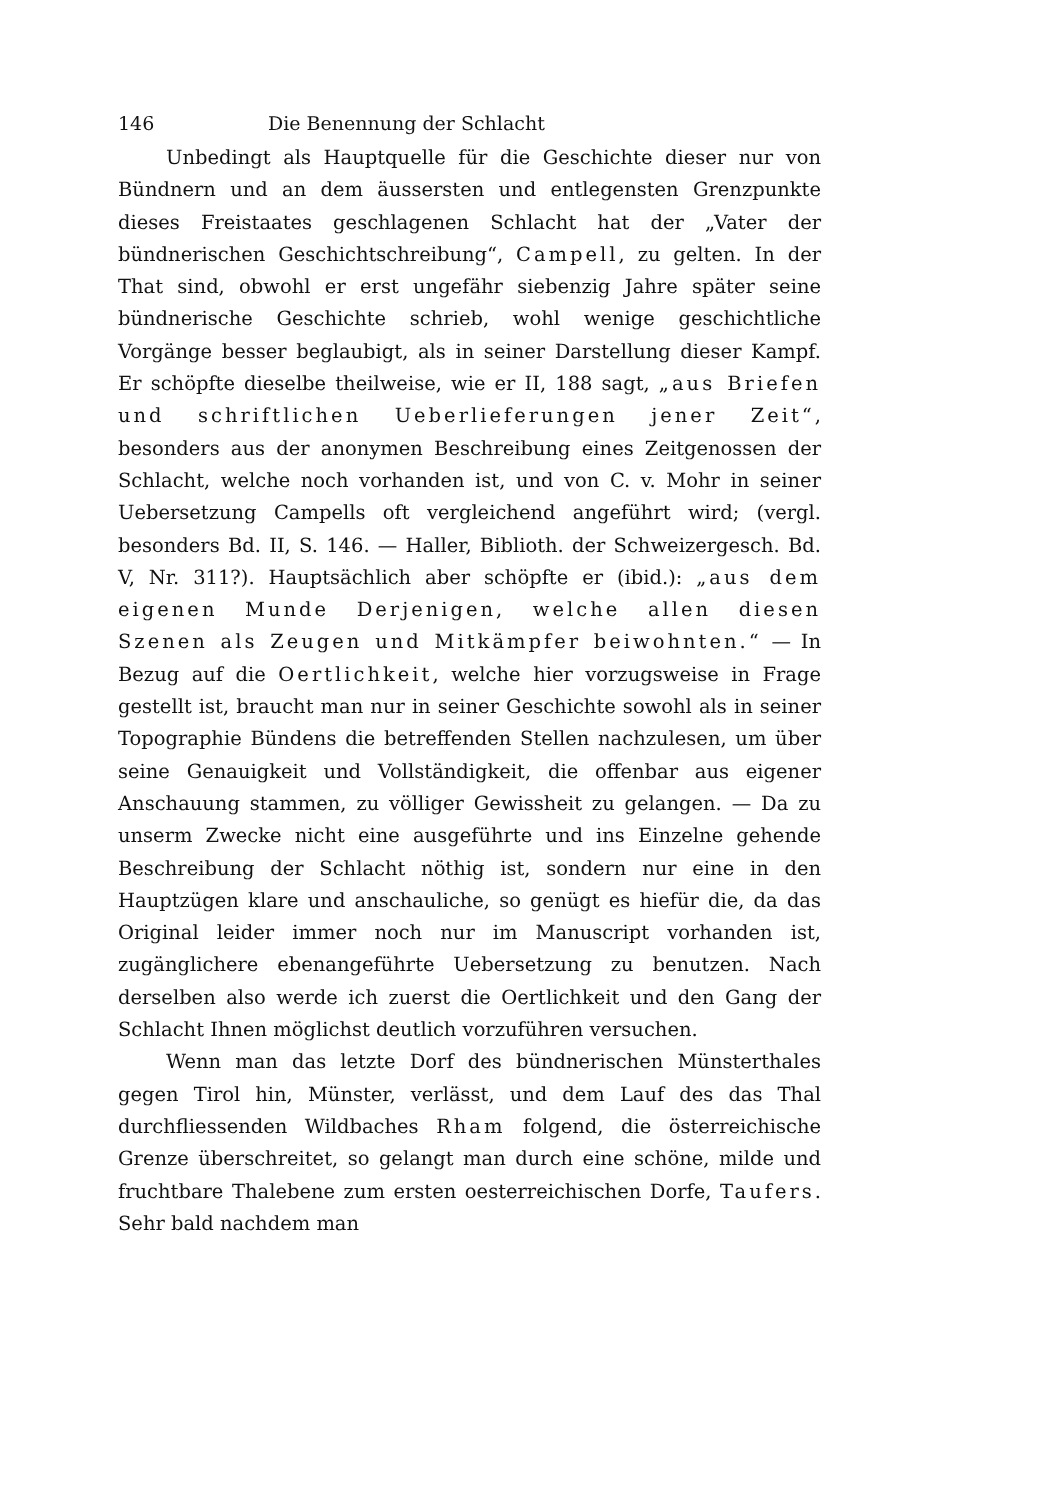146 Die Benennung der Schlacht
Unbedingt als Hauptquelle für die Geschichte dieser nur von Bündnern und an dem äussersten und entlegensten Grenzpunkte dieses Freistaates geschlagenen Schlacht hat der „Vater der bündnerischen Geschichtschreibung“, Campell, zu gelten. In der That sind, obwohl er erst ungefähr siebenzig Jahre später seine bündnerische Geschichte schrieb, wohl wenige geschichtliche Vorgänge besser beglaubigt, als in seiner Darstellung dieser Kampf. Er schöpfte dieselbe theilweise, wie er II, 188 sagt, „aus Briefen und schriftlichen Ueberlieferungen jener Zeit“, besonders aus der anonymen Beschreibung eines Zeitgenossen der Schlacht, welche noch vorhanden ist, und von C. v. Mohr in seiner Uebersetzung Campells oft vergleichend angeführt wird; (vergl. besonders Bd. II, S. 146. — Haller, Biblioth. der Schweizergesch. Bd. V, Nr. 311?). Hauptsächlich aber schöpfte er (ibid.): „aus dem eigenen Munde Derjenigen, welche allen diesen Szenen als Zeugen und Mitkämpfer beiwohnten.“ — In Bezug auf die Oertlichkeit, welche hier vorzugsweise in Frage gestellt ist, braucht man nur in seiner Geschichte sowohl als in seiner Topographie Bündens die betreffenden Stellen nachzulesen, um über seine Genauigkeit und Vollständigkeit, die offenbar aus eigener Anschauung stammen, zu völliger Gewissheit zu gelangen. — Da zu unserm Zwecke nicht eine ausgeführte und ins Einzelne gehende Beschreibung der Schlacht nöthig ist, sondern nur eine in den Hauptzügen klare und anschauliche, so genügt es hiefür die, da das Original leider immer noch nur im Manuscript vorhanden ist, zugänglichere ebenangeführte Uebersetzung zu benutzen. Nach derselben also werde ich zuerst die Oertlichkeit und den Gang der Schlacht Ihnen möglichst deutlich vorzuführen versuchen.
Wenn man das letzte Dorf des bündnerischen Münsterthales gegen Tirol hin, Münster, verlässt, und dem Lauf des das Thal durchfliessenden Wildbaches Rham folgend, die österreichische Grenze überschreitet, so gelangt man durch eine schöne, milde und fruchtbare Thalebene zum ersten oesterreichischen Dorfe, Taufers. Sehr bald nachdem man